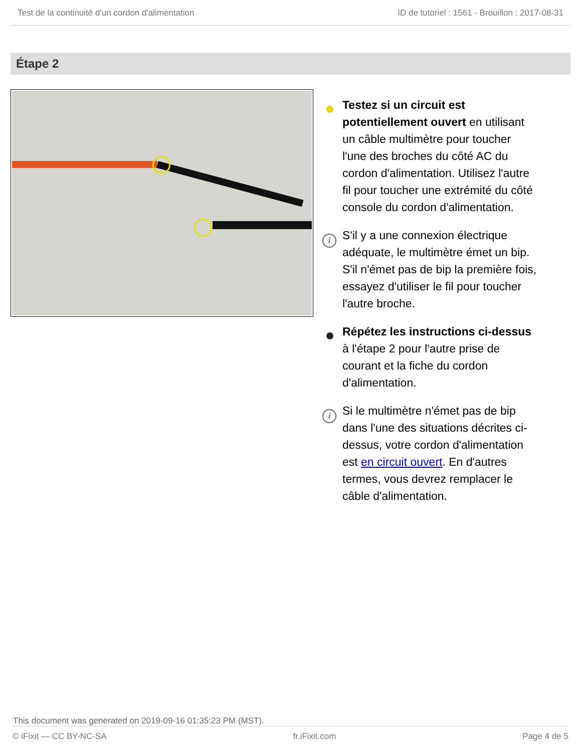Test de la continuité d'un cordon d'alimentation ID de tutoriel : 1561 - Brouillon : 2017-08-31
Étape 2
Testez si un circuit est potentiellement ouvert en utilisant un câble multimètre pour toucher l'une des broches du côté AC du cordon d'alimentation. Utilisez l'autre fil pour toucher une extrémité du côté console du cordon d'alimentation.
i S'il y a une connexion électrique adéquate, le multimètre émet un bip. S'il n'émet pas de bip la première fois, essayez d'utiliser le fil pour toucher l'autre broche.
Répétez les instructions ci-dessus à l'étape 2 pour l'autre prise de courant et la fiche du cordon d'alimentation.
i Si le multimètre n'émet pas de bip dans l'une des situations décrites ci-dessus, votre cordon d'alimentation est en circuit ouvert. En d'autres termes, vous devrez remplacer le câble d'alimentation.
This document was generated on 2019-09-16 01:35:23 PM (MST).
© iFixit — CC BY-NC-SA fr.iFixit.com Page 4 de 5